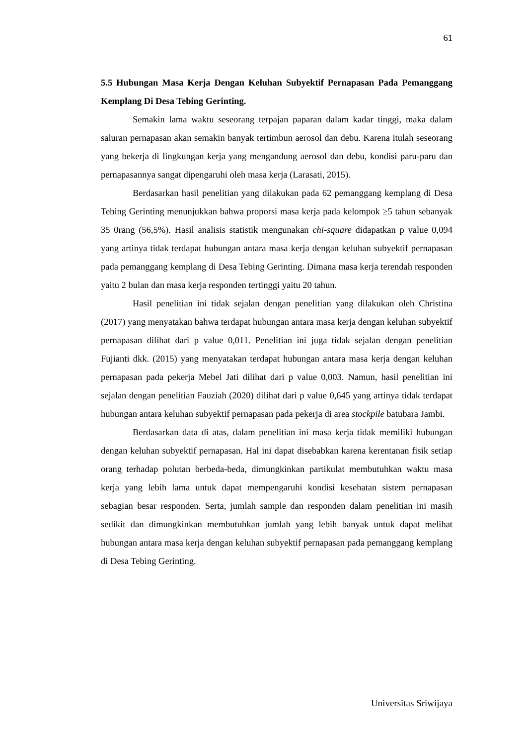61
5.5 Hubungan Masa Kerja Dengan Keluhan Subyektif Pernapasan Pada Pemanggang Kemplang Di Desa Tebing Gerinting.
Semakin lama waktu seseorang terpajan paparan dalam kadar tinggi, maka dalam saluran pernapasan akan semakin banyak tertimbun aerosol dan debu. Karena itulah seseorang yang bekerja di lingkungan kerja yang mengandung aerosol dan debu, kondisi paru-paru dan pernapasannya sangat dipengaruhi oleh masa kerja (Larasati, 2015).
Berdasarkan hasil penelitian yang dilakukan pada 62 pemanggang kemplang di Desa Tebing Gerinting menunjukkan bahwa proporsi masa kerja pada kelompok ≥5 tahun sebanyak 35 0rang (56,5%). Hasil analisis statistik mengunakan chi-square didapatkan p value 0,094 yang artinya tidak terdapat hubungan antara masa kerja dengan keluhan subyektif pernapasan pada pemanggang kemplang di Desa Tebing Gerinting. Dimana masa kerja terendah responden yaitu 2 bulan dan masa kerja responden tertinggi yaitu 20 tahun.
Hasil penelitian ini tidak sejalan dengan penelitian yang dilakukan oleh Christina (2017) yang menyatakan bahwa terdapat hubungan antara masa kerja dengan keluhan subyektif pernapasan dilihat dari p value 0,011. Penelitian ini juga tidak sejalan dengan penelitian Fujianti dkk. (2015) yang menyatakan terdapat hubungan antara masa kerja dengan keluhan pernapasan pada pekerja Mebel Jati dilihat dari p value 0,003. Namun, hasil penelitian ini sejalan dengan penelitian Fauziah (2020) dilihat dari p value 0,645 yang artinya tidak terdapat hubungan antara keluhan subyektif pernapasan pada pekerja di area stockpile batubara Jambi.
Berdasarkan data di atas, dalam penelitian ini masa kerja tidak memiliki hubungan dengan keluhan subyektif pernapasan. Hal ini dapat disebabkan karena kerentanan fisik setiap orang terhadap polutan berbeda-beda, dimungkinkan partikulat membutuhkan waktu masa kerja yang lebih lama untuk dapat mempengaruhi kondisi kesehatan sistem pernapasan sebagian besar responden. Serta, jumlah sample dan responden dalam penelitian ini masih sedikit dan dimungkinkan membutuhkan jumlah yang lebih banyak untuk dapat melihat hubungan antara masa kerja dengan keluhan subyektif pernapasan pada pemanggang kemplang di Desa Tebing Gerinting.
Universitas Sriwijaya